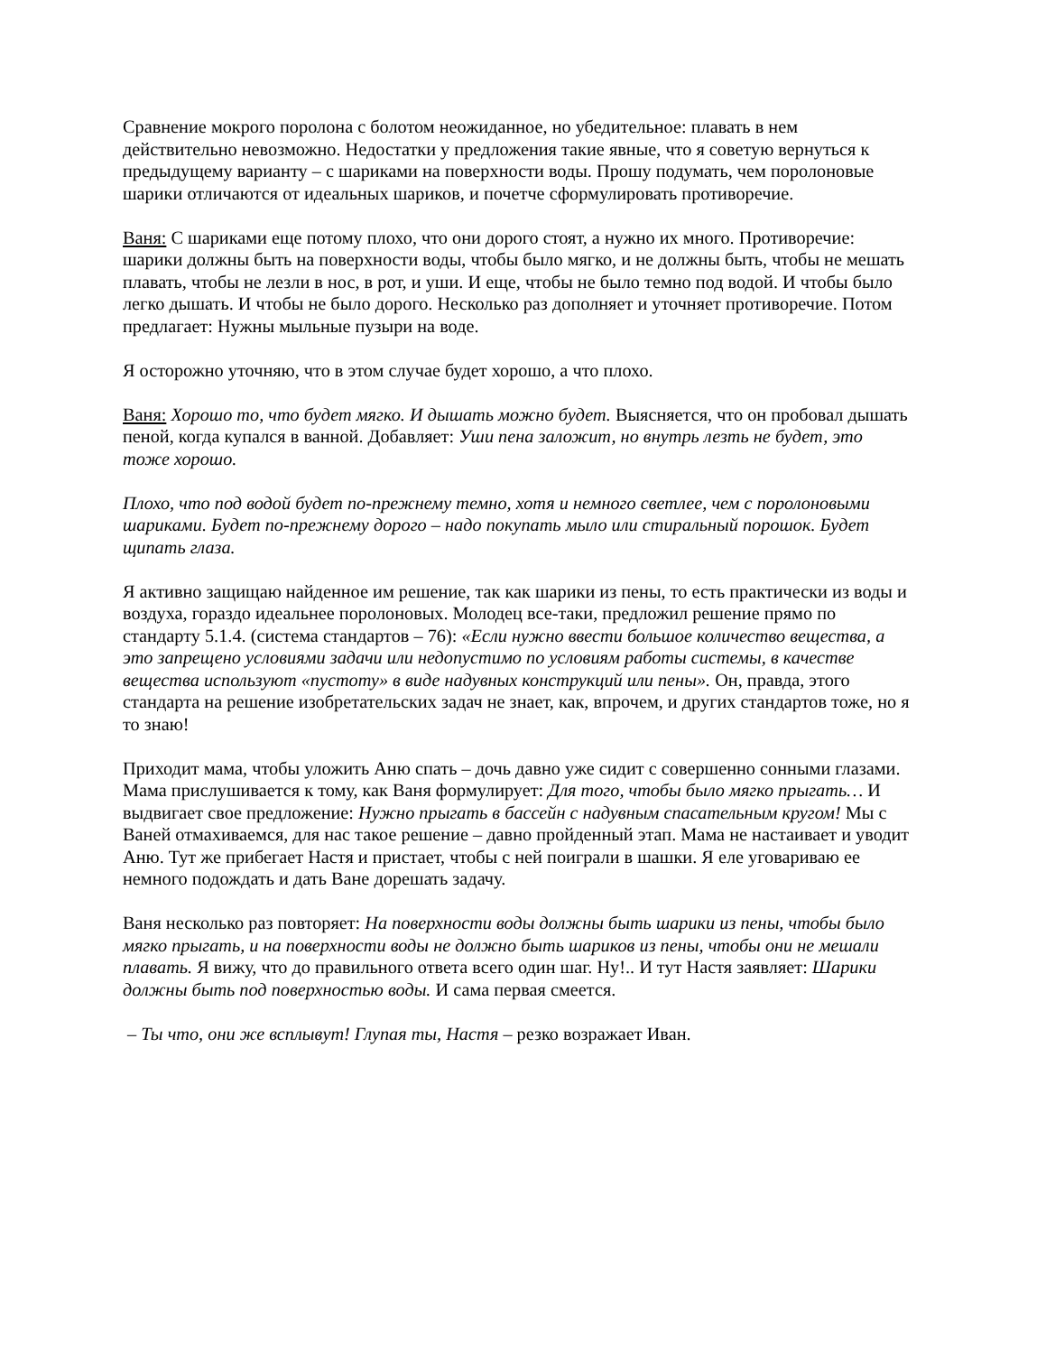Сравнение мокрого поролона с болотом неожиданное, но убедительное: плавать в нем действительно невозможно. Недостатки у предложения такие явные, что я советую вернуться к предыдущему варианту – с шариками на поверхности воды. Прошу подумать, чем поролоновые шарики отличаются от идеальных шариков, и почетче сформулировать противоречие.
Ваня: С шариками еще потому плохо, что они дорого стоят, а нужно их много. Противоречие: шарики должны быть на поверхности воды, чтобы было мягко, и не должны быть, чтобы не мешать плавать, чтобы не лезли в нос, в рот, и уши. И еще, чтобы не было темно под водой. И чтобы было легко дышать. И чтобы не было дорого. Несколько раз дополняет и уточняет противоречие. Потом предлагает: Нужны мыльные пузыри на воде.
Я осторожно уточняю, что в этом случае будет хорошо, а что плохо.
Ваня: Хорошо то, что будет мягко. И дышать можно будет. Выясняется, что он пробовал дышать пеной, когда купался в ванной. Добавляет: Уши пена заложит, но внутрь лезть не будет, это тоже хорошо.
Плохо, что под водой будет по-прежнему темно, хотя и немного светлее, чем с поролоновыми шариками. Будет по-прежнему дорого – надо покупать мыло или стиральный порошок. Будет щипать глаза.
Я активно защищаю найденное им решение, так как шарики из пены, то есть практически из воды и воздуха, гораздо идеальнее поролоновых. Молодец все-таки, предложил решение прямо по стандарту 5.1.4. (система стандартов – 76): «Если нужно ввести большое количество вещества, а это запрещено условиями задачи или недопустимо по условиям работы системы, в качестве вещества используют «пустоту» в виде надувных конструкций или пены». Он, правда, этого стандарта на решение изобретательских задач не знает, как, впрочем, и других стандартов тоже, но я то знаю!
Приходит мама, чтобы уложить Аню спать – дочь давно уже сидит с совершенно сонными глазами. Мама прислушивается к тому, как Ваня формулирует: Для того, чтобы было мягко прыгать… И выдвигает свое предложение: Нужно прыгать в бассейн с надувным спасательным кругом! Мы с Ваней отмахиваемся, для нас такое решение – давно пройденный этап. Мама не настаивает и уводит Аню. Тут же прибегает Настя и пристает, чтобы с ней поиграли в шашки. Я еле уговариваю ее немного подождать и дать Ване дорешать задачу.
Ваня несколько раз повторяет: На поверхности воды должны быть шарики из пены, чтобы было мягко прыгать, и на поверхности воды не должно быть шариков из пены, чтобы они не мешали плавать. Я вижу, что до правильного ответа всего один шаг. Ну!.. И тут Настя заявляет: Шарики должны быть под поверхностью воды. И сама первая смеется.
– Ты что, они же всплывут! Глупая ты, Настя – резко возражает Иван.